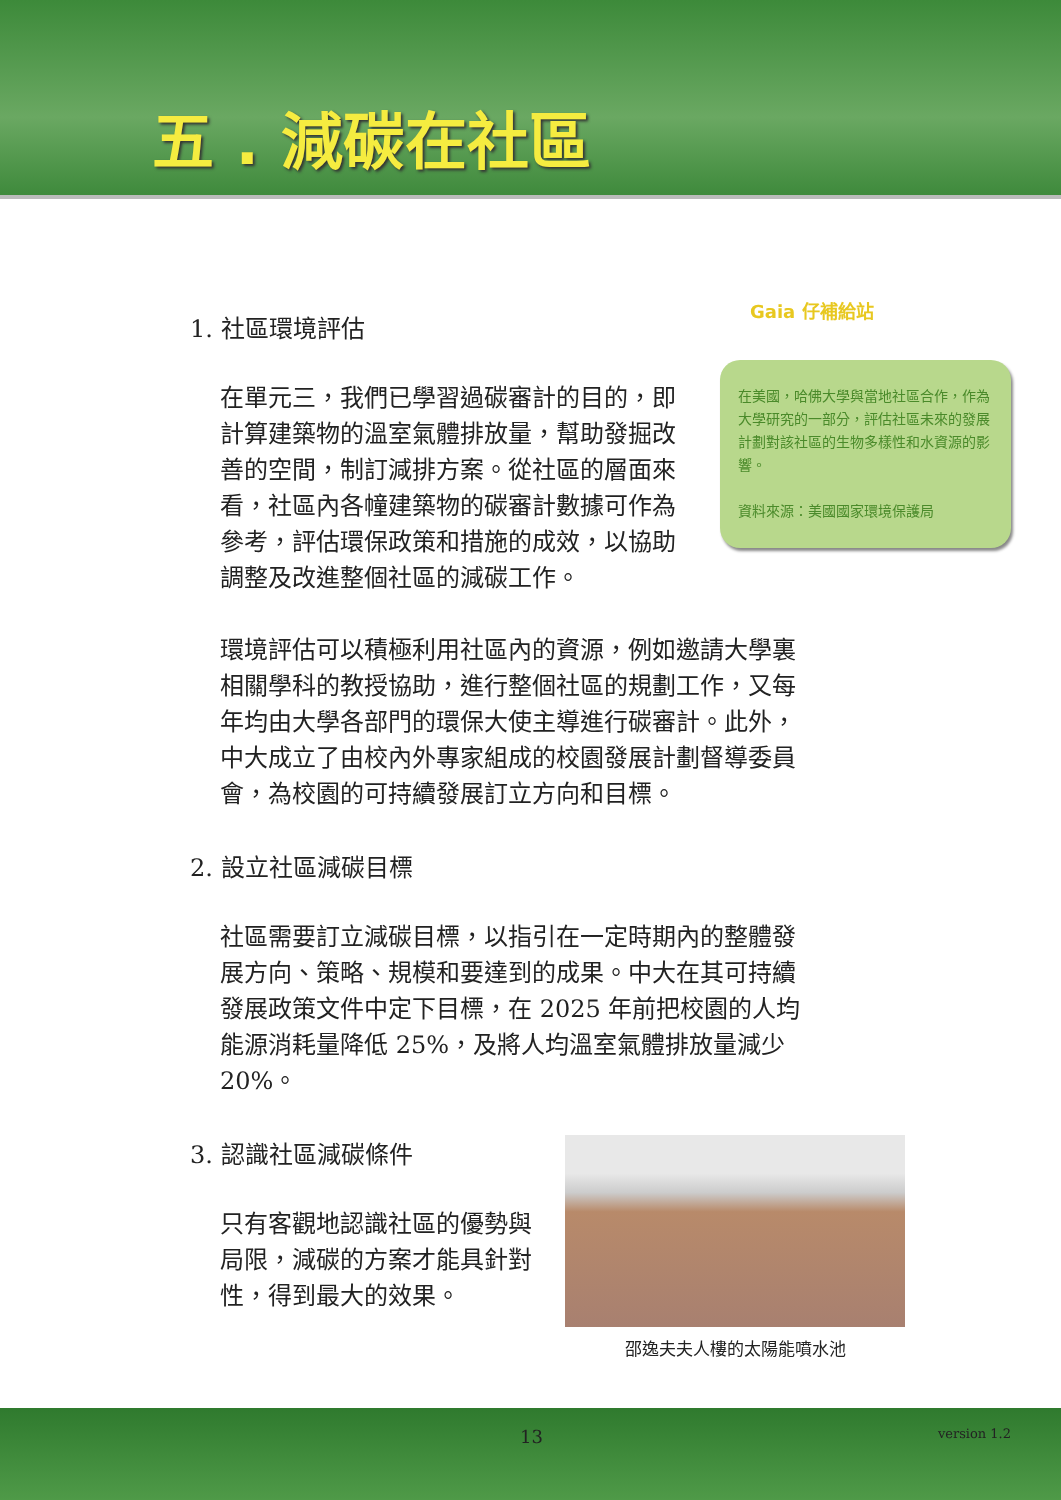五 . 減碳在社區
1. 社區環境評估
在單元三，我們已學習過碳審計的目的，即計算建築物的溫室氣體排放量，幫助發掘改善的空間，制訂減排方案。從社區的層面來看，社區內各幢建築物的碳審計數據可作為參考，評估環保政策和措施的成效，以協助調整及改進整個社區的減碳工作。
Gaia 仔補給站
在美國，哈佛大學與當地社區合作，作為大學研究的一部分，評估社區未來的發展計劃對該社區的生物多樣性和水資源的影響。
資料來源：美國國家環境保護局
環境評估可以積極利用社區內的資源，例如邀請大學裏相關學科的教授協助，進行整個社區的規劃工作，又每年均由大學各部門的環保大使主導進行碳審計。此外，中大成立了由校內外專家組成的校園發展計劃督導委員會，為校園的可持續發展訂立方向和目標。
2. 設立社區減碳目標
社區需要訂立減碳目標，以指引在一定時期內的整體發展方向、策略、規模和要達到的成果。中大在其可持續發展政策文件中定下目標，在 2025 年前把校園的人均能源消耗量降低 25%，及將人均溫室氣體排放量減少 20%。
3. 認識社區減碳條件
只有客觀地認識社區的優勢與局限，減碳的方案才能具針對性，得到最大的效果。
邵逸夫夫人樓的太陽能噴水池
13 version 1.2